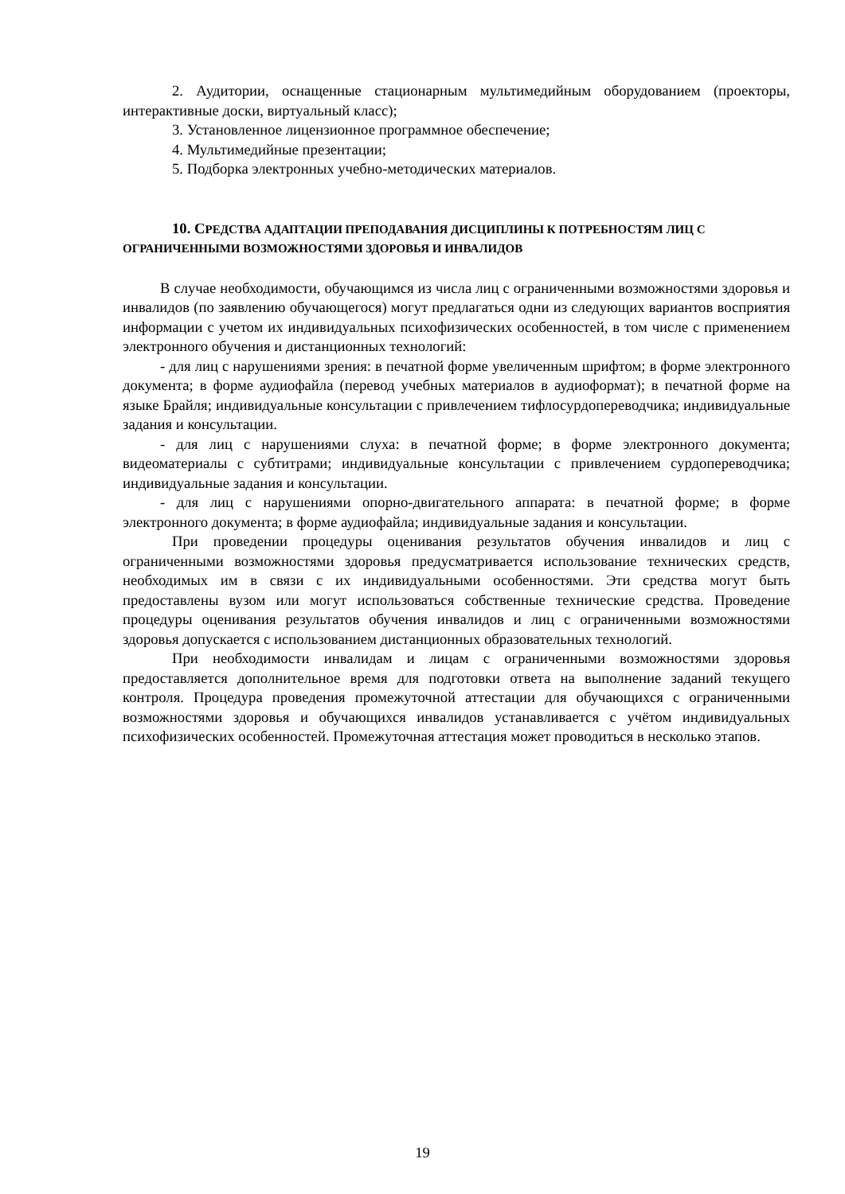2. Аудитории, оснащенные стационарным мультимедийным оборудованием (проекторы, интерактивные доски, виртуальный класс);
3. Установленное лицензионное программное обеспечение;
4. Мультимедийные презентации;
5. Подборка электронных учебно-методических материалов.
10. СРЕДСТВА АДАПТАЦИИ ПРЕПОДАВАНИЯ ДИСЦИПЛИНЫ К ПОТРЕБНОСТЯМ ЛИЦ С ОГРАНИЧЕННЫМИ ВОЗМОЖНОСТЯМИ ЗДОРОВЬЯ И ИНВАЛИДОВ
В случае необходимости, обучающимся из числа лиц с ограниченными возможностями здоровья и инвалидов (по заявлению обучающегося) могут предлагаться одни из следующих вариантов восприятия информации с учетом их индивидуальных психофизических особенностей, в том числе с применением электронного обучения и дистанционных технологий:
- для лиц с нарушениями зрения: в печатной форме увеличенным шрифтом; в форме электронного документа; в форме аудиофайла (перевод учебных материалов в аудиоформат); в печатной форме на языке Брайля; индивидуальные консультации с привлечением тифлосурдопереводчика; индивидуальные задания и консультации.
- для лиц с нарушениями слуха: в печатной форме; в форме электронного документа; видеоматериалы с субтитрами; индивидуальные консультации с привлечением сурдопереводчика; индивидуальные задания и консультации.
- для лиц с нарушениями опорно-двигательного аппарата: в печатной форме; в форме электронного документа; в форме аудиофайла; индивидуальные задания и консультации.
При проведении процедуры оценивания результатов обучения инвалидов и лиц с ограниченными возможностями здоровья предусматривается использование технических средств, необходимых им в связи с их индивидуальными особенностями. Эти средства могут быть предоставлены вузом или могут использоваться собственные технические средства. Проведение процедуры оценивания результатов обучения инвалидов и лиц с ограниченными возможностями здоровья допускается с использованием дистанционных образовательных технологий.
При необходимости инвалидам и лицам с ограниченными возможностями здоровья предоставляется дополнительное время для подготовки ответа на выполнение заданий текущего контроля. Процедура проведения промежуточной аттестации для обучающихся с ограниченными возможностями здоровья и обучающихся инвалидов устанавливается с учётом индивидуальных психофизических особенностей. Промежуточная аттестация может проводиться в несколько этапов.
19